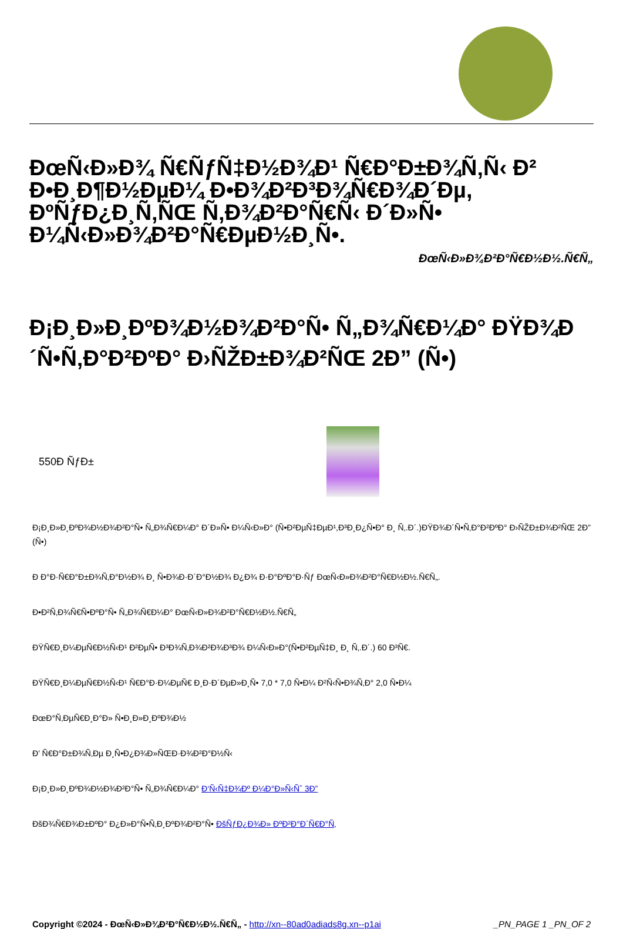ÐœÑ‹Ð»Ð¾ Ñ€ÑƒÑ‡Ð½Ð¾Ð¹ Ñ€Ð°Ð±Ð¾Ñ‚Ñ‹ Ð² Ð•Ð¸Ð¶Ð½ÐµÐ¼ Ð•Ð¾Ð²Ð³Ð¾Ñ€Ð¾Ð´Ðµ, ÐºÑƒÐ¿Ð¸Ñ‚ÑŒ Ñ‚Ð¾Ð²Ð°Ñ€Ñ‹ Ð´Ð»Ñ• Ð¼Ñ‹Ð»Ð¾Ð²Ð°Ñ€ÐµÐ½Ð¸Ñ•.
ÐœÑ‹Ð»Ð¾Ð²Ð°Ñ€Ð½Ð½.Ñ€Ñ„
Ð¡Ð¸Ð»Ð¸ÐºÐ¾Ð½Ð¾Ð²Ð°Ñ• Ñ„Ð¾Ñ€Ð¼Ð° ÐŸÐ¾Ð´Ñ•Ñ‚Ð°Ð²ÐºÐ° Ð›ÑŽÐ±Ð¾Ð²ÑŒ 2Ð” (Ñ•)
550Ð ÑƒÐ±
Ð¡Ð¸Ð»Ð¸ÐºÐ¾Ð½Ð¾Ð²Ð°Ñ• Ñ„Ð¾Ñ€Ð¼Ð° Ð´Ð»Ñ• Ð¼Ñ‹Ð»Ð° (Ñ•Ð²ÐµÑ‡ÐµÐ¹,Ð³Ð¸Ð¿Ñ•Ð° Ð¸ Ñ‚.Ð´.)ÐŸÐ¾Ð´Ñ•Ñ‚Ð°Ð²ÐºÐ° Ð›ÑŽÐ±Ð¾Ð²ÑŒ 2Ð” (Ñ•)
Ð Ð°Ð·Ñ€Ð°Ð±Ð¾Ñ‚Ð°Ð½Ð¾ Ð¸ Ñ•Ð¾Ð·Ð´Ð°Ð½Ð¾ Ð¿Ð¾ Ð·Ð°ÐºÐ°Ð·Ñƒ ÐœÑ‹Ð»Ð¾Ð²Ð°Ñ€Ð½Ð½.Ñ€Ñ„.
Ð•Ð²Ñ‚Ð¾Ñ€Ñ•ÐºÐ°Ñ• Ñ„Ð¾Ñ€Ð¼Ð° ÐœÑ‹Ð»Ð¾Ð²Ð°Ñ€Ð½Ð½.Ñ€Ñ„
ÐŸÑ€Ð¸Ð¼ÐµÑ€Ð½Ñ‹Ð¹ Ð²ÐµÑ• Ð³Ð¾Ñ‚Ð¾Ð²Ð¾Ð³Ð¾ Ð¼Ñ‹Ð»Ð°(Ñ•Ð²ÐµÑ‡Ð¸ Ð¸ Ñ‚.Ð´.) 60 Ð³Ñ€.
ÐŸÑ€Ð¸Ð¼ÐµÑ€Ð½Ñ‹Ð¹ Ñ€Ð°Ð·Ð¼ÐµÑ€ Ð¸Ð·Ð´ÐµÐ»Ð¸Ñ• 7,0 * 7,0 Ñ•Ð¼ Ð²Ñ‹Ñ•Ð¾Ñ‚Ð° 2,0 Ñ•Ð¼
ÐœÐ°Ñ‚ÐµÑ€Ð¸Ð°Ð» Ñ•Ð¸Ð»Ð¸ÐºÐ¾Ð½
Ð’ Ñ€Ð°Ð±Ð¾Ñ‚Ðµ Ð¸Ñ•Ð¿Ð¾Ð»ÑŒÐ·Ð¾Ð²Ð°Ð½Ñ‹
Ð¡Ð¸Ð»Ð¸ÐºÐ¾Ð½Ð¾Ð²Ð°Ñ• Ñ„Ð¾Ñ€Ð¼Ð° Ð‘Ñ‹Ñ‡Ð¾Ðº Ð¼Ð°Ð»Ñ‹Ñˆ 3Ð”
ÐšÐ¾Ñ€Ð¾Ð±ÐºÐ° Ð¿Ð»Ð°Ñ•Ñ‚Ð¸ÐºÐ¾Ð²Ð°Ñ• ÐšÑƒÐ¿Ð¾Ð» ÐºÐ²Ð°Ð´Ñ€Ð°Ñ‚
Copyright ©2024 - ÐœÑ‹Ð»Ð¾Ð²Ð°Ñ€Ð½Ð½.Ñ€Ñ„ - http://xn--80ad0adiads8g.xn--p1ai _PN_PAGE 1 _PN_OF 2